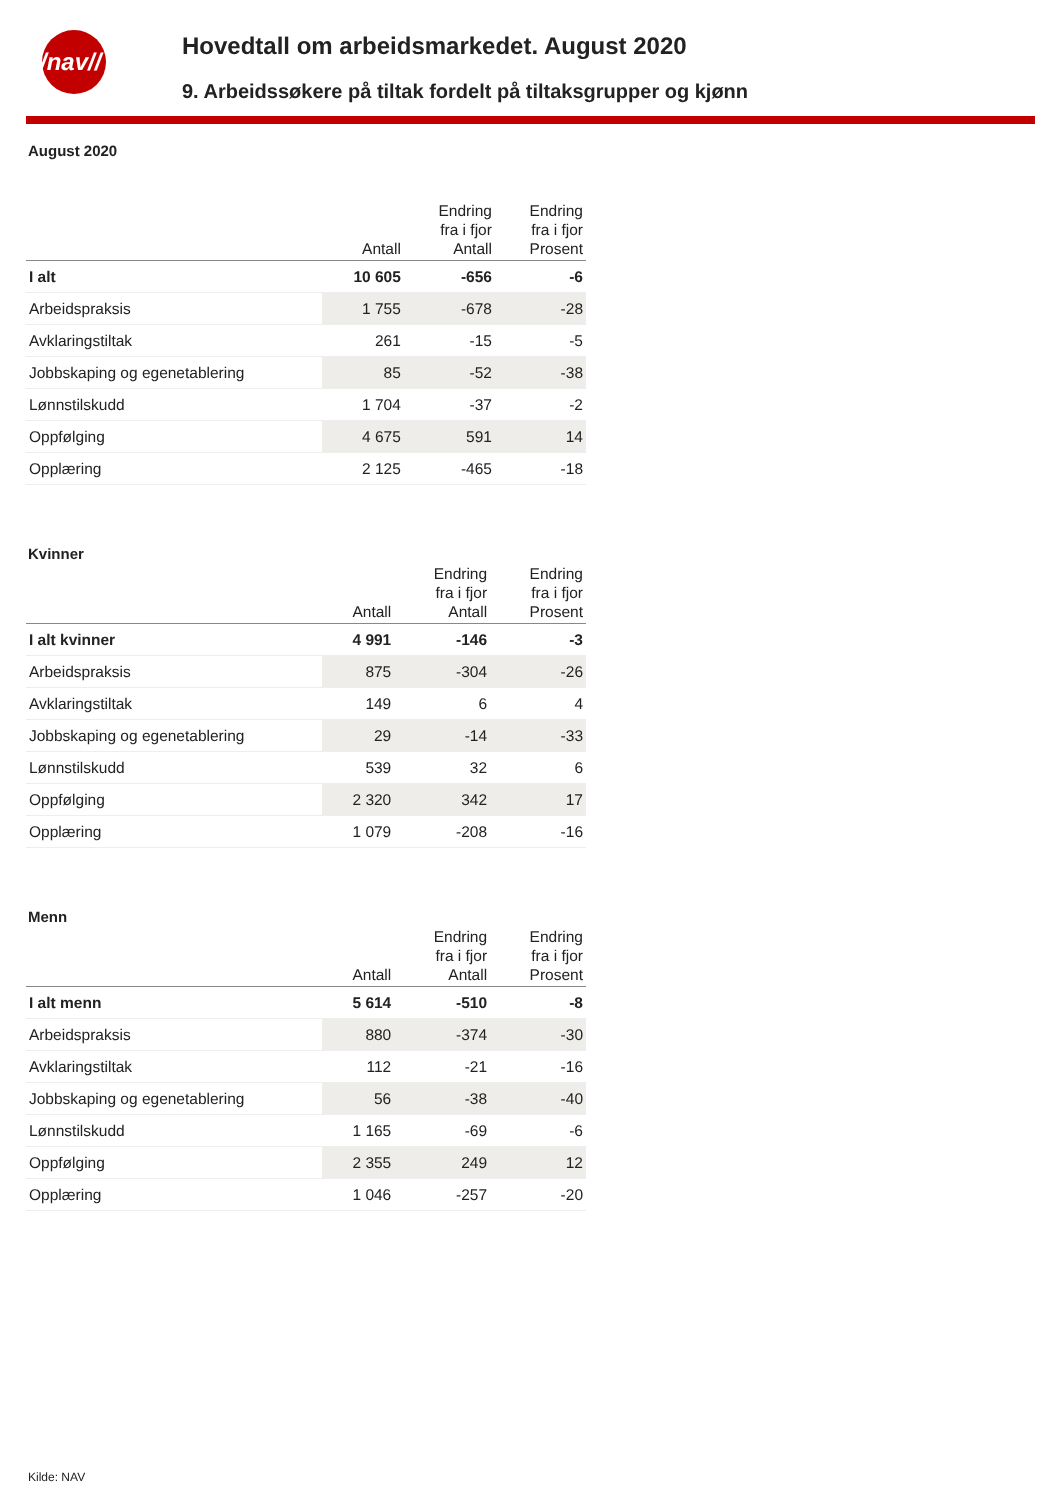/nav//
Hovedtall om arbeidsmarkedet. August 2020
9. Arbeidssøkere på tiltak fordelt på tiltaksgrupper og kjønn
August 2020
| | Antall | Endring fra i fjor Antall | Endring fra i fjor Prosent |
| --- | --- | --- | --- |
| I alt | 10 605 | -656 | -6 |
| Arbeidspraksis | 1 755 | -678 | -28 |
| Avklaringstiltak | 261 | -15 | -5 |
| Jobbskaping og egenetablering | 85 | -52 | -38 |
| Lønnstilskudd | 1 704 | -37 | -2 |
| Oppfølging | 4 675 | 591 | 14 |
| Opplæring | 2 125 | -465 | -18 |
Kvinner
| | Antall | Endring fra i fjor Antall | Endring fra i fjor Prosent |
| --- | --- | --- | --- |
| I alt kvinner | 4 991 | -146 | -3 |
| Arbeidspraksis | 875 | -304 | -26 |
| Avklaringstiltak | 149 | 6 | 4 |
| Jobbskaping og egenetablering | 29 | -14 | -33 |
| Lønnstilskudd | 539 | 32 | 6 |
| Oppfølging | 2 320 | 342 | 17 |
| Opplæring | 1 079 | -208 | -16 |
Menn
| | Antall | Endring fra i fjor Antall | Endring fra i fjor Prosent |
| --- | --- | --- | --- |
| I alt menn | 5 614 | -510 | -8 |
| Arbeidspraksis | 880 | -374 | -30 |
| Avklaringstiltak | 112 | -21 | -16 |
| Jobbskaping og egenetablering | 56 | -38 | -40 |
| Lønnstilskudd | 1 165 | -69 | -6 |
| Oppfølging | 2 355 | 249 | 12 |
| Opplæring | 1 046 | -257 | -20 |
Kilde: NAV